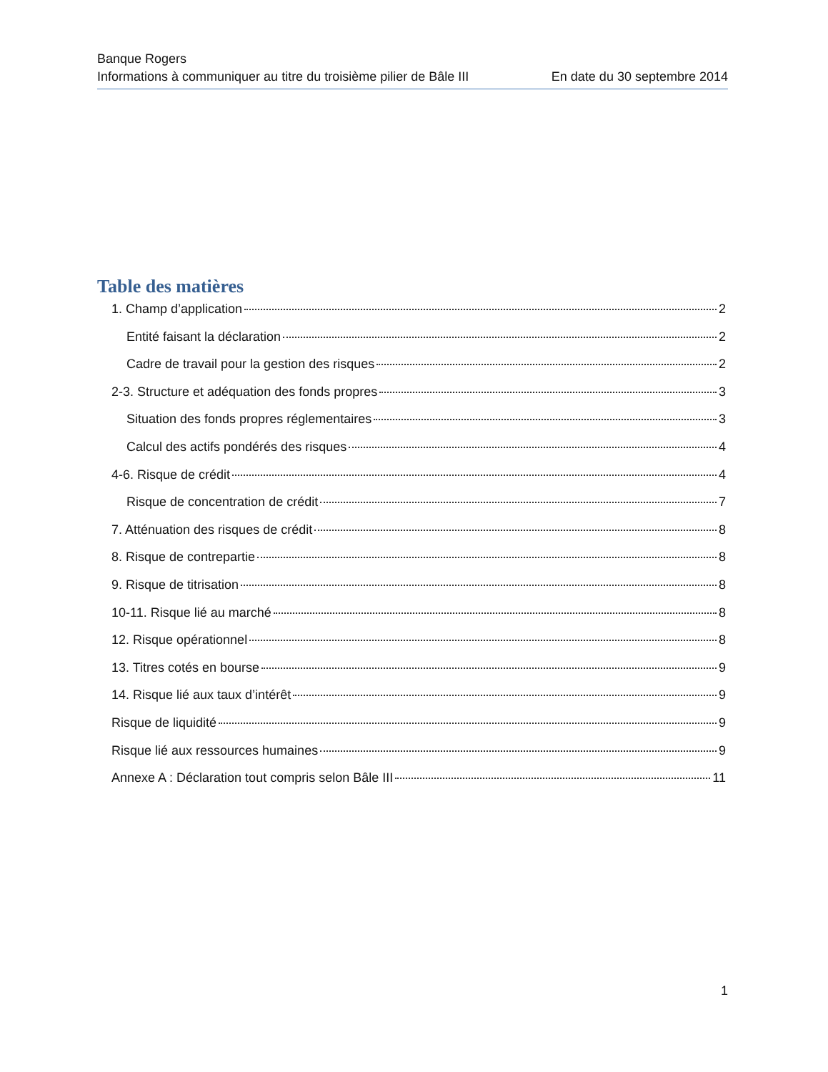Banque Rogers
Informations à communiquer au titre du troisième pilier de Bâle III En date du 30 septembre 2014
Table des matières
1. Champ d’application 2
Entité faisant la déclaration 2
Cadre de travail pour la gestion des risques 2
2-3. Structure et adéquation des fonds propres 3
Situation des fonds propres réglementaires 3
Calcul des actifs pondérés des risques 4
4-6. Risque de crédit 4
Risque de concentration de crédit 7
7. Atténuation des risques de crédit 8
8. Risque de contrepartie 8
9. Risque de titrisation 8
10-11. Risque lié au marché 8
12. Risque opérationnel 8
13. Titres cotés en bourse 9
14. Risque lié aux taux d’intérêt 9
Risque de liquidité 9
Risque lié aux ressources humaines 9
Annexe A : Déclaration tout compris selon Bâle III 11
1